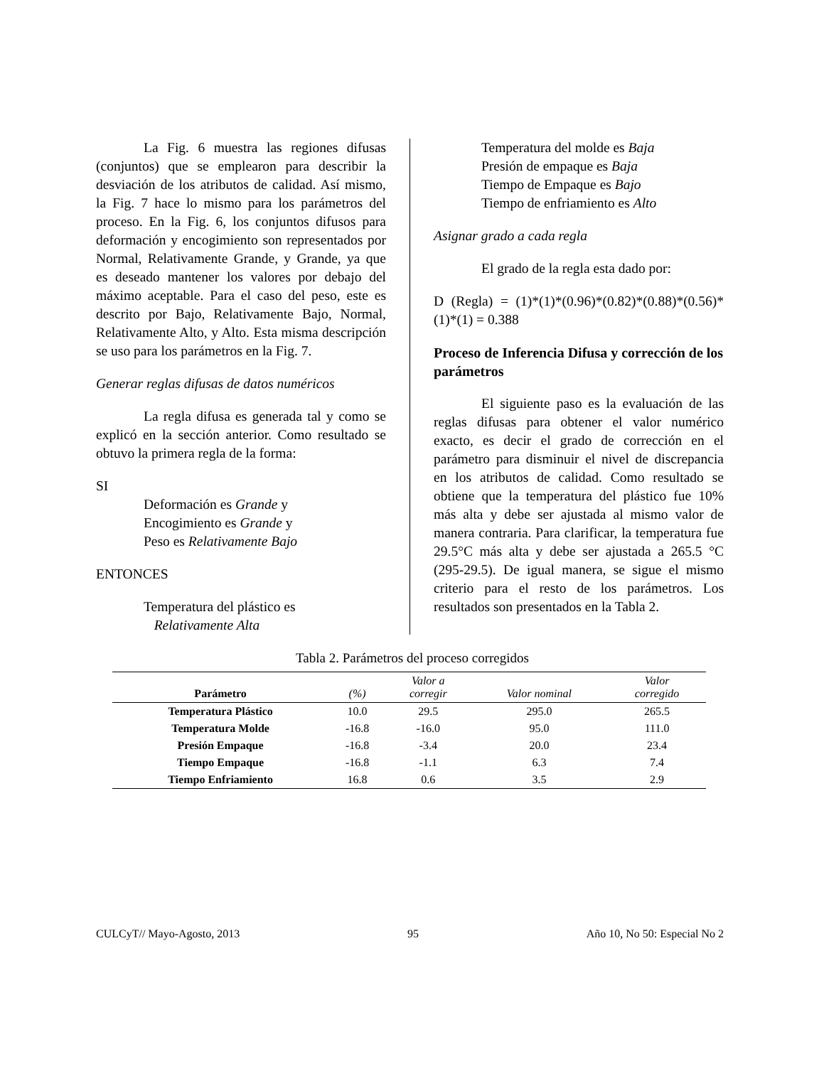La Fig. 6 muestra las regiones difusas (conjuntos) que se emplearon para describir la desviación de los atributos de calidad. Así mismo, la Fig. 7 hace lo mismo para los parámetros del proceso. En la Fig. 6, los conjuntos difusos para deformación y encogimiento son representados por Normal, Relativamente Grande, y Grande, ya que es deseado mantener los valores por debajo del máximo aceptable. Para el caso del peso, este es descrito por Bajo, Relativamente Bajo, Normal, Relativamente Alto, y Alto. Esta misma descripción se uso para los parámetros en la Fig. 7.
Generar reglas difusas de datos numéricos
La regla difusa es generada tal y como se explicó en la sección anterior. Como resultado se obtuvo la primera regla de la forma:
SI
Deformación es Grande y
Encogimiento es Grande y
Peso es Relativamente Bajo
ENTONCES
Temperatura del plástico es
Relativamente Alta
Temperatura del molde es Baja
Presión de empaque es Baja
Tiempo de Empaque es Bajo
Tiempo de enfriamiento es Alto
Asignar grado a cada regla
El grado de la regla esta dado por:
D (Regla) = (1)*(1)*(0.96)*(0.82)*(0.88)*(0.56)*(1)*(1) = 0.388
Proceso de Inferencia Difusa y corrección de los parámetros
El siguiente paso es la evaluación de las reglas difusas para obtener el valor numérico exacto, es decir el grado de corrección en el parámetro para disminuir el nivel de discrepancia en los atributos de calidad. Como resultado se obtiene que la temperatura del plástico fue 10% más alta y debe ser ajustada al mismo valor de manera contraria. Para clarificar, la temperatura fue 29.5°C más alta y debe ser ajustada a 265.5 °C (295-29.5). De igual manera, se sigue el mismo criterio para el resto de los parámetros. Los resultados son presentados en la Tabla 2.
Tabla 2. Parámetros del proceso corregidos
| Parámetro | (%) | Valor a corregir | Valor nominal | Valor corregido |
| --- | --- | --- | --- | --- |
| Temperatura Plástico | 10.0 | 29.5 | 295.0 | 265.5 |
| Temperatura Molde | -16.8 | -16.0 | 95.0 | 111.0 |
| Presión Empaque | -16.8 | -3.4 | 20.0 | 23.4 |
| Tiempo Empaque | -16.8 | -1.1 | 6.3 | 7.4 |
| Tiempo Enfriamiento | 16.8 | 0.6 | 3.5 | 2.9 |
CULCyT// Mayo-Agosto, 2013 95 Año 10, No 50: Especial No 2